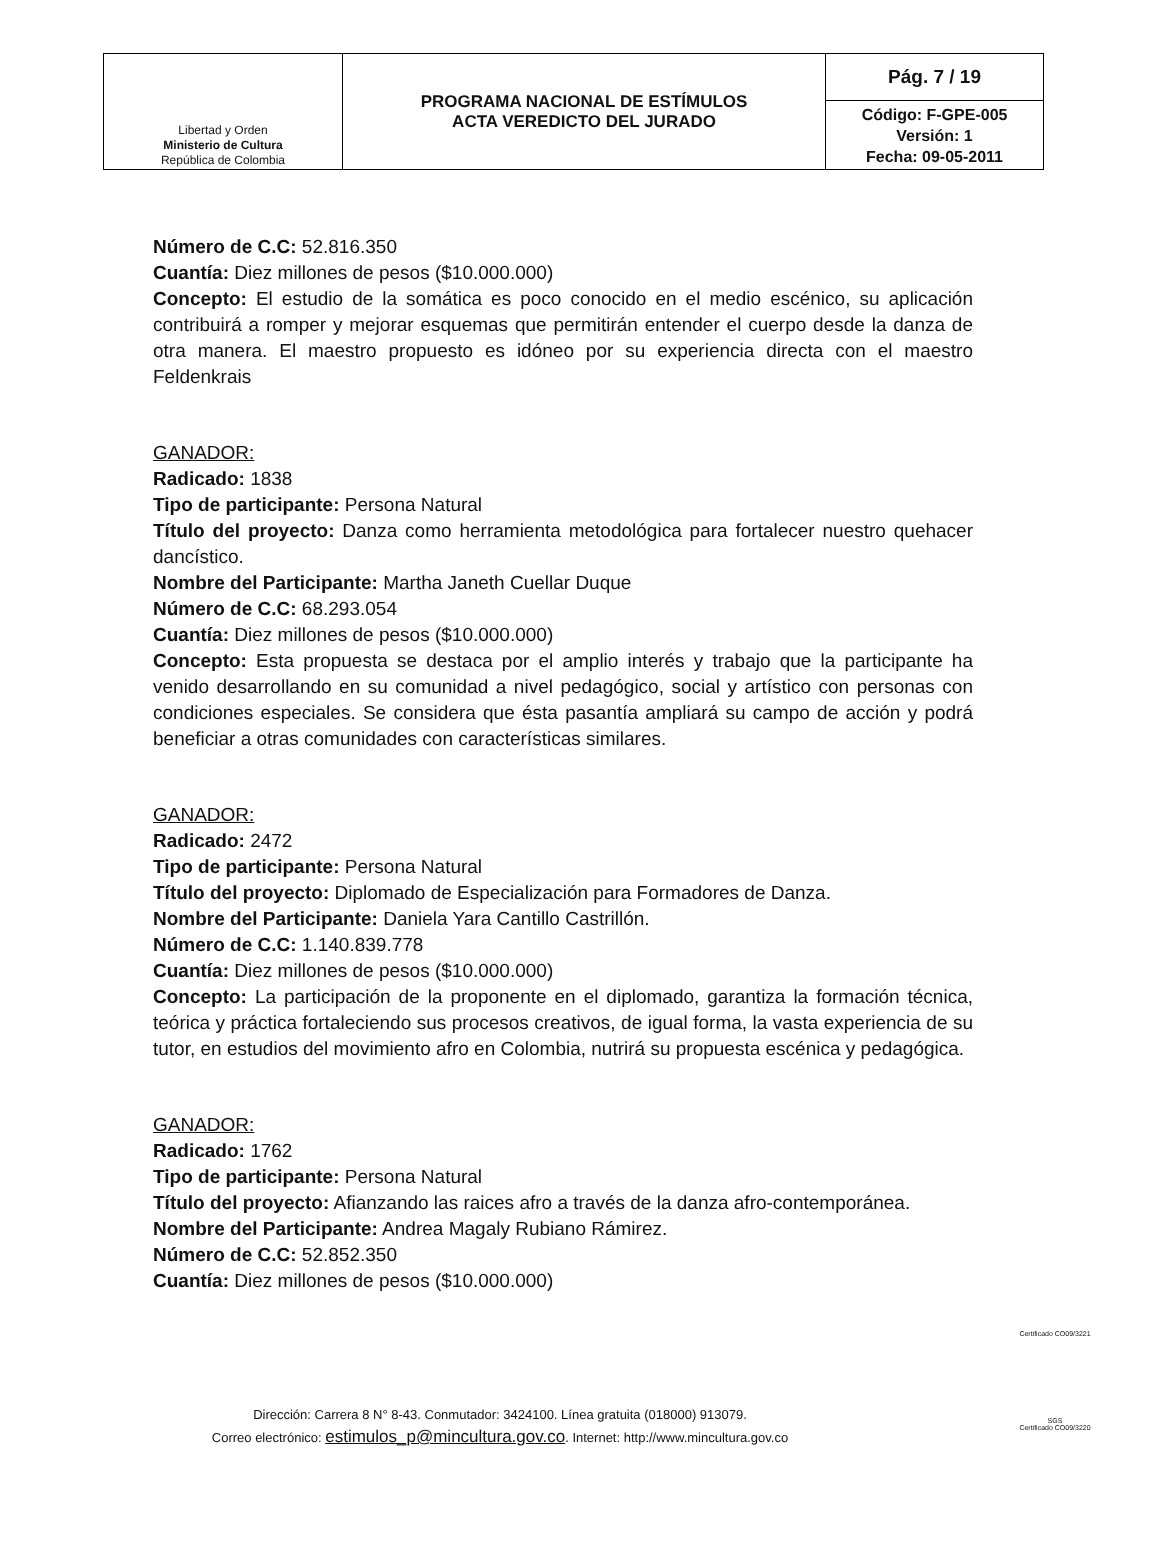| Libertad y Orden Ministerio de Cultura República de Colombia | PROGRAMA NACIONAL DE ESTÍMULOS ACTA VEREDICTO DEL JURADO | Pág. 7 / 19 |
| | | Código: F-GPE-005 Versión: 1 Fecha: 09-05-2011 |
Número de C.C: 52.816.350
Cuantía: Diez millones de pesos ($10.000.000)
Concepto: El estudio de la somática es poco conocido en el medio escénico, su aplicación contribuirá a romper y mejorar esquemas que permitirán entender el cuerpo desde la danza de otra manera. El maestro propuesto es idóneo por su experiencia directa con el maestro Feldenkrais
GANADOR:
Radicado: 1838
Tipo de participante: Persona Natural
Título del proyecto: Danza como herramienta metodológica para fortalecer nuestro quehacer dancístico.
Nombre del Participante: Martha Janeth Cuellar Duque
Número de C.C: 68.293.054
Cuantía: Diez millones de pesos ($10.000.000)
Concepto: Esta propuesta se destaca por el amplio interés y trabajo que la participante ha venido desarrollando en su comunidad a nivel pedagógico, social y artístico con personas con condiciones especiales. Se considera que ésta pasantía ampliará su campo de acción y podrá beneficiar a otras comunidades con características similares.
GANADOR:
Radicado: 2472
Tipo de participante: Persona Natural
Título del proyecto: Diplomado de Especialización para Formadores de Danza.
Nombre del Participante: Daniela Yara Cantillo Castrillón.
Número de C.C: 1.140.839.778
Cuantía: Diez millones de pesos ($10.000.000)
Concepto: La participación de la proponente en el diplomado, garantiza la formación técnica, teórica y práctica fortaleciendo sus procesos creativos, de igual forma, la vasta experiencia de su tutor, en estudios del movimiento afro en Colombia, nutrirá su propuesta escénica y pedagógica.
GANADOR:
Radicado: 1762
Tipo de participante: Persona Natural
Título del proyecto: Afianzando las raices afro a través de la danza afro-contemporánea.
Nombre del Participante: Andrea Magaly Rubiano Rámirez.
Número de C.C: 52.852.350
Cuantía: Diez millones de pesos ($10.000.000)
Dirección: Carrera 8 N° 8-43. Conmutador: 3424100. Línea gratuita (018000) 913079.
Correo electrónico: estimulos_p@mincultura.gov.co. Internet: http://www.mincultura.gov.co
Certificado CO09/3221
SGS
Certificado CO09/3220